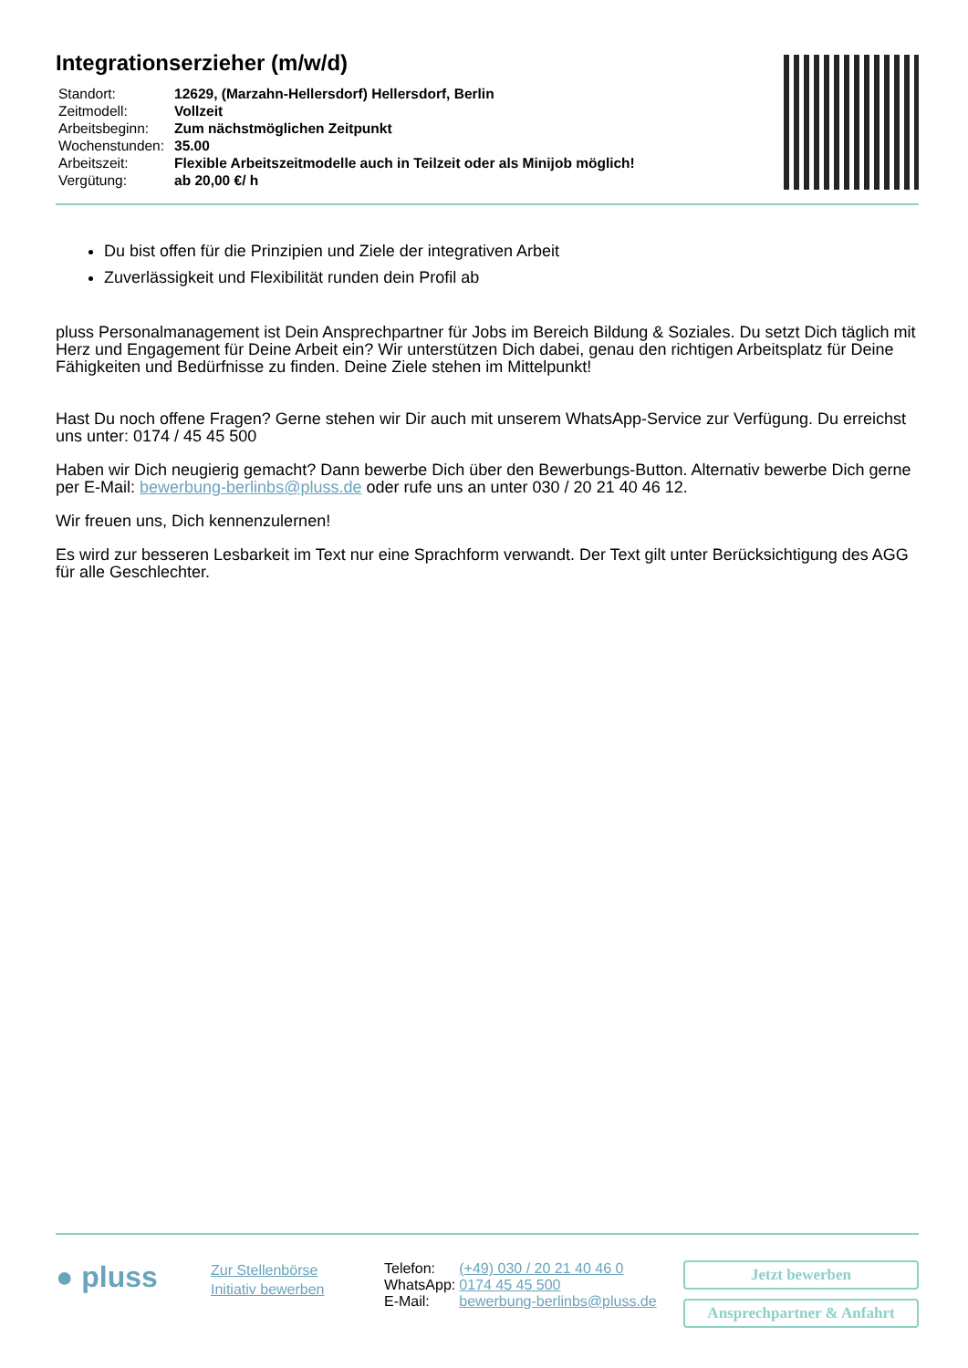Integrationserzieher (m/w/d)
| Standort: | 12629, (Marzahn-Hellersdorf) Hellersdorf, Berlin |
| Zeitmodell: | Vollzeit |
| Arbeitsbeginn: | Zum nächstmöglichen Zeitpunkt |
| Wochenstunden: | 35.00 |
| Arbeitszeit: | Flexible Arbeitszeitmodelle auch in Teilzeit oder als Minijob möglich! |
| Vergütung: | ab 20,00 €/ h |
Du bist offen für die Prinzipien und Ziele der integrativen Arbeit
Zuverlässigkeit und Flexibilität runden dein Profil ab
pluss Personalmanagement ist Dein Ansprechpartner für Jobs im Bereich Bildung & Soziales. Du setzt Dich täglich mit Herz und Engagement für Deine Arbeit ein? Wir unterstützen Dich dabei, genau den richtigen Arbeitsplatz für Deine Fähigkeiten und Bedürfnisse zu finden. Deine Ziele stehen im Mittelpunkt!
Hast Du noch offene Fragen? Gerne stehen wir Dir auch mit unserem WhatsApp-Service zur Verfügung. Du erreichst uns unter: 0174 / 45 45 500
Haben wir Dich neugierig gemacht? Dann bewerbe Dich über den Bewerbungs-Button. Alternativ bewerbe Dich gerne per E-Mail: bewerbung-berlinbs@pluss.de oder rufe uns an unter 030 / 20 21 40 46 12.
Wir freuen uns, Dich kennenzulernen!
Es wird zur besseren Lesbarkeit im Text nur eine Sprachform verwandt. Der Text gilt unter Berücksichtigung des AGG für alle Geschlechter.
● pluss
Zur Stellenbörse
Initiativ bewerben
| Telefon: | (+49) 030 / 20 21 40 46 0 |
| WhatsApp: | 0174 45 45 500 |
| E-Mail: | bewerbung-berlinbs@pluss.de |
Jetzt bewerben
Ansprechpartner & Anfahrt